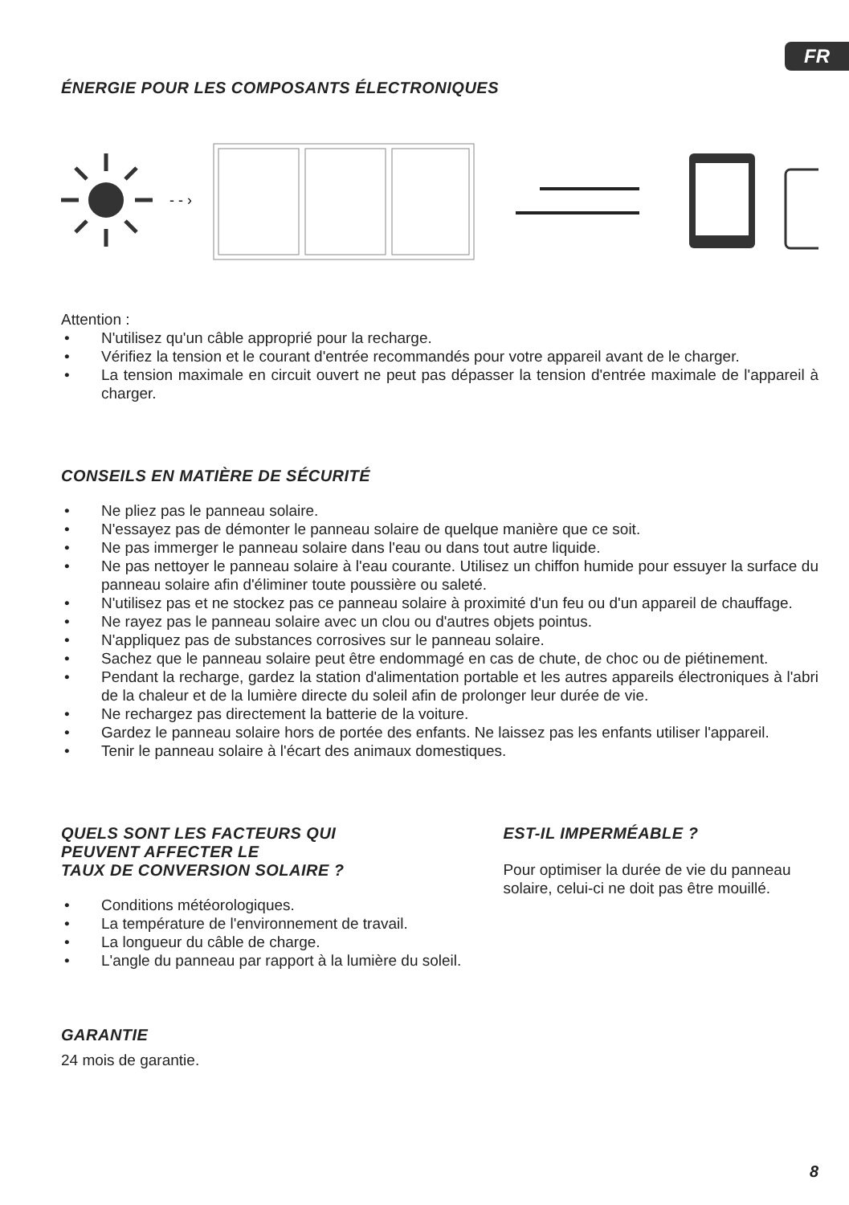FR
ÉNERGIE POUR LES COMPOSANTS ÉLECTRONIQUES
- - ›
Attention :
• N'utilisez qu'un câble approprié pour la recharge.
• Vérifiez la tension et le courant d'entrée recommandés pour votre appareil avant de le charger.
• La tension maximale en circuit ouvert ne peut pas dépasser la tension d'entrée maximale de l'appareil à charger.
CONSEILS EN MATIÈRE DE SÉCURITÉ
• Ne pliez pas le panneau solaire.
• N'essayez pas de démonter le panneau solaire de quelque manière que ce soit.
• Ne pas immerger le panneau solaire dans l'eau ou dans tout autre liquide.
• Ne pas nettoyer le panneau solaire à l'eau courante. Utilisez un chiffon humide pour essuyer la surface du panneau solaire afin d'éliminer toute poussière ou saleté.
• N'utilisez pas et ne stockez pas ce panneau solaire à proximité d'un feu ou d'un appareil de chauffage.
• Ne rayez pas le panneau solaire avec un clou ou d'autres objets pointus.
• N'appliquez pas de substances corrosives sur le panneau solaire.
• Sachez que le panneau solaire peut être endommagé en cas de chute, de choc ou de piétinement.
• Pendant la recharge, gardez la station d'alimentation portable et les autres appareils électroniques à l'abri de la chaleur et de la lumière directe du soleil afin de prolonger leur durée de vie.
• Ne rechargez pas directement la batterie de la voiture.
• Gardez le panneau solaire hors de portée des enfants. Ne laissez pas les enfants utiliser l'appareil.
• Tenir le panneau solaire à l'écart des animaux domestiques.
QUELS SONT LES FACTEURS QUI
PEUVENT AFFECTER LE
TAUX DE CONVERSION SOLAIRE ?
• Conditions météorologiques.
• La température de l'environnement de travail.
• La longueur du câble de charge.
• L'angle du panneau par rapport à la lumière du soleil.
EST-IL IMPERMÉABLE ?
Pour optimiser la durée de vie du panneau solaire, celui-ci ne doit pas être mouillé.
GARANTIE
24 mois de garantie.
8